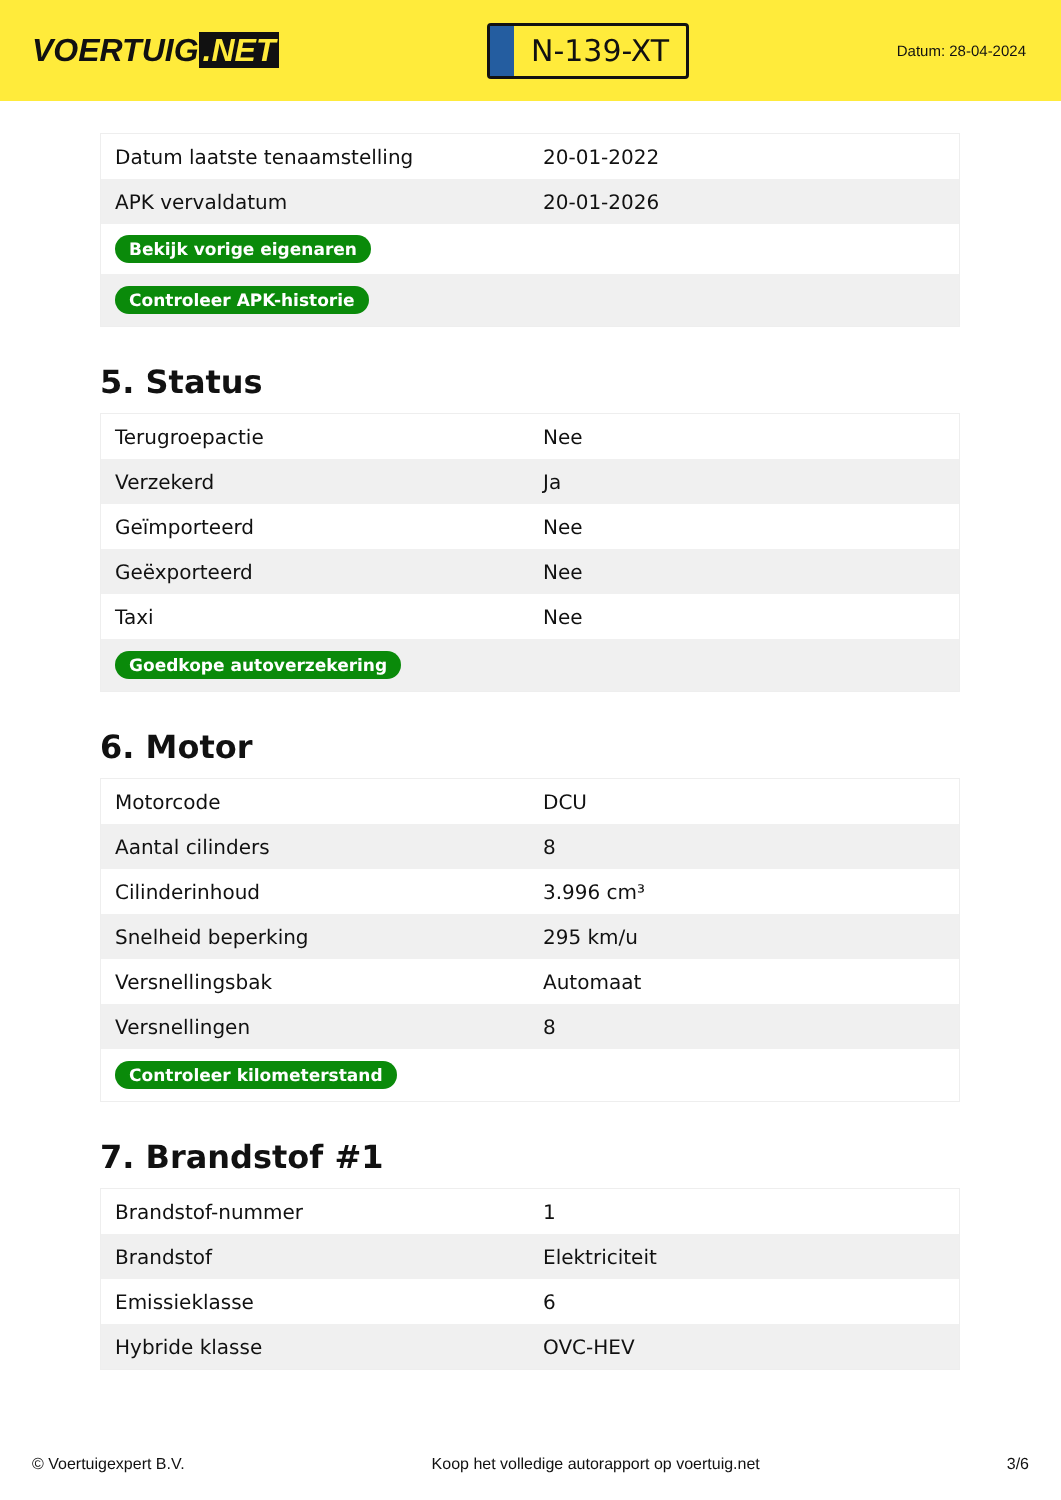VOERTUIG.NET
N-139-XT
Datum: 28-04-2024
| Datum laatste tenaamstelling | 20-01-2022 |
| APK vervaldatum | 20-01-2026 |
| Bekijk vorige eigenaren | |
| Controleer APK-historie | |
5. Status
| Terugroepactie | Nee |
| Verzekerd | Ja |
| Geïmporteerd | Nee |
| Geëxporteerd | Nee |
| Taxi | Nee |
| Goedkope autoverzekering | |
6. Motor
| Motorcode | DCU |
| Aantal cilinders | 8 |
| Cilinderinhoud | 3.996 cm³ |
| Snelheid beperking | 295 km/u |
| Versnellingsbak | Automaat |
| Versnellingen | 8 |
| Controleer kilometerstand | |
7. Brandstof #1
| Brandstof-nummer | 1 |
| Brandstof | Elektriciteit |
| Emissieklasse | 6 |
| Hybride klasse | OVC-HEV |
© Voertuigexpert B.V. Koop het volledige autorapport op voertuig.net 3/6